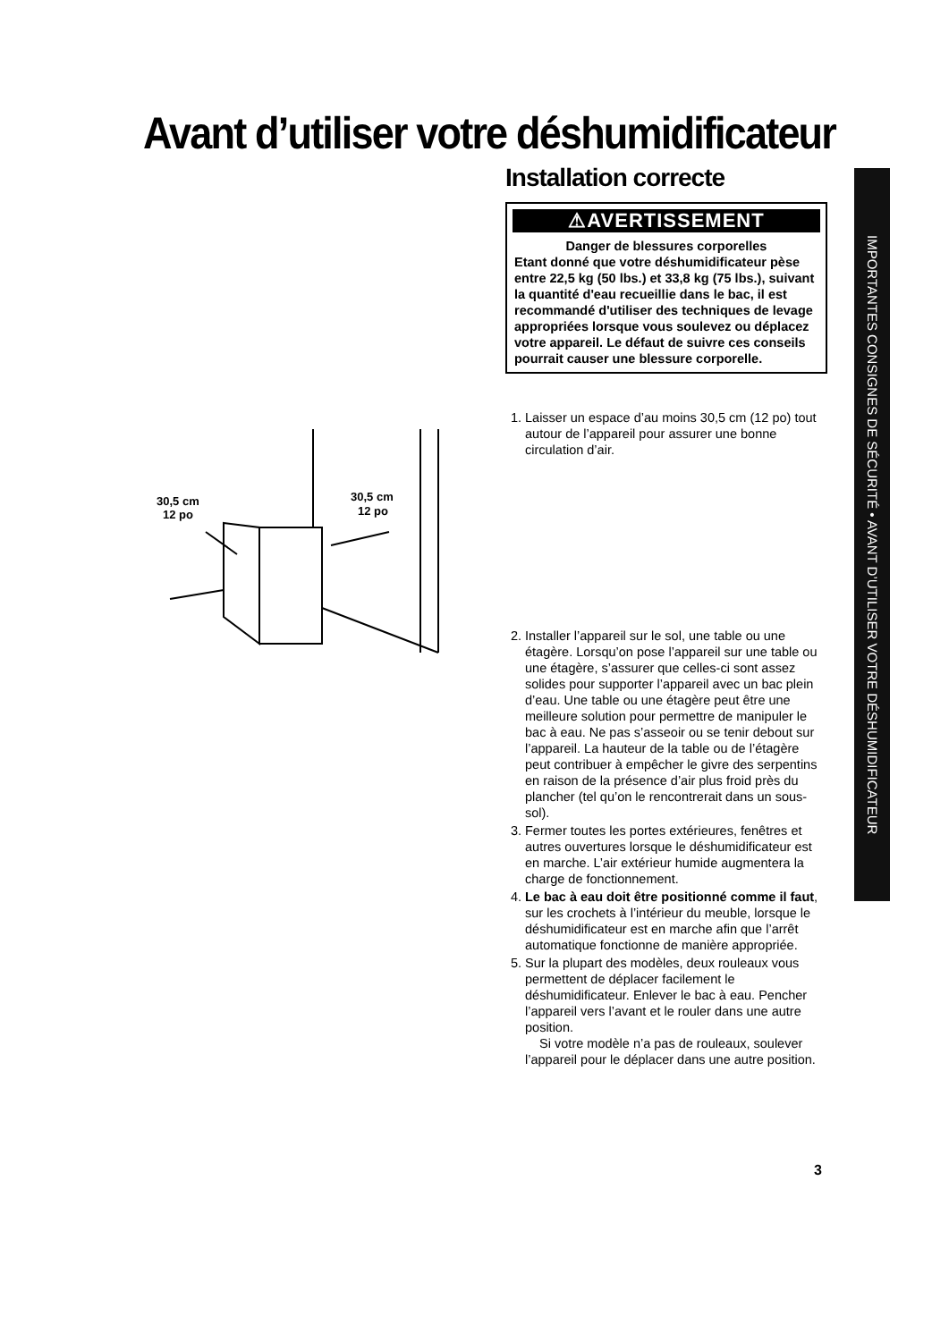Avant d’utiliser votre déshumidificateur
Installation correcte
⚠AVERTISSEMENT
Danger de blessures corporelles
Etant donné que votre déshumidificateur pèse entre 22,5 kg (50 lbs.) et 33,8 kg (75 lbs.), suivant la quantité d'eau recueillie dans le bac, il est recommandé d'utiliser des techniques de levage appropriées lorsque vous soulevez ou déplacez votre appareil. Le défaut de suivre ces conseils pourrait causer une blessure corporelle.
1. Laisser un espace d’au moins 30,5 cm (12 po) tout autour de l’appareil pour assurer une bonne circulation d’air.
2. Installer l’appareil sur le sol, une table ou une étagère. Lorsqu’on pose l’appareil sur une table ou une étagère, s’assurer que celles-ci sont assez solides pour supporter l’appareil avec un bac plein d’eau. Une table ou une étagère peut être une meilleure solution pour permettre de manipuler le bac à eau. Ne pas s’asseoir ou se tenir debout sur l’appareil. La hauteur de la table ou de l’étagère peut contribuer à empêcher le givre des serpentins en raison de la présence d’air plus froid près du plancher (tel qu’on le rencontrerait dans un sous-sol).
3. Fermer toutes les portes extérieures, fenêtres et autres ouvertures lorsque le déshumidificateur est en marche. L’air extérieur humide augmentera la charge de fonctionnement.
4. Le bac à eau doit être positionné comme il faut, sur les crochets à l’intérieur du meuble, lorsque le déshumidificateur est en marche afin que l’arrêt automatique fonctionne de manière appropriée.
5. Sur la plupart des modèles, deux rouleaux vous permettent de déplacer facilement le déshumidificateur. Enlever le bac à eau. Pencher l’appareil vers l’avant et le rouler dans une autre position.
Si votre modèle n’a pas de rouleaux, soulever l’appareil pour le déplacer dans une autre position.
30,5 cm
12 po
30,5 cm
12 po
IMPORTANTES CONSIGNES DE SÉCURITÉ • AVANT D’UTILISER VOTRE DÉSHUMIDIFICATEUR
3